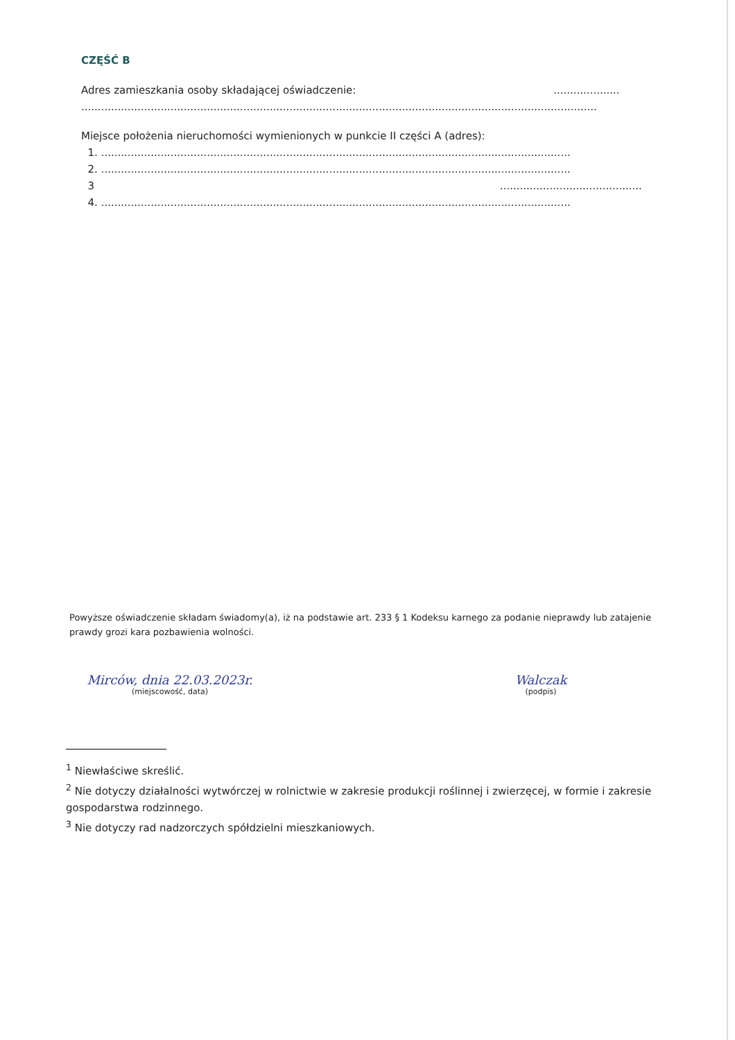CZĘŚĆ B
Adres zamieszkania osoby składającej oświadczenie: ....................
............................................................................................................................................................
Miejsce położenia nieruchomości wymienionych w punkcie II części A (adres):
1. ..............................................................................................................................................
2. ..............................................................................................................................................
3 ...........................................
4. ..............................................................................................................................................
Powyższe oświadczenie składam świadomy(a), iż na podstawie art. 233 § 1 Kodeksu karnego za podanie nieprawdy lub zatajenie prawdy grozi kara pozbawienia wolności.
Mirców, dnia 22.03.2023r.
(miejscowość, data)
Walczak
(podpis)
<sup>1</sup> Niewłaściwe skreślić.
<sup>2</sup> Nie dotyczy działalności wytwórczej w rolnictwie w zakresie produkcji roślinnej i zwierzęcej, w formie i zakresie gospodarstwa rodzinnego.
<sup>3</sup> Nie dotyczy rad nadzorczych spółdzielni mieszkaniowych.